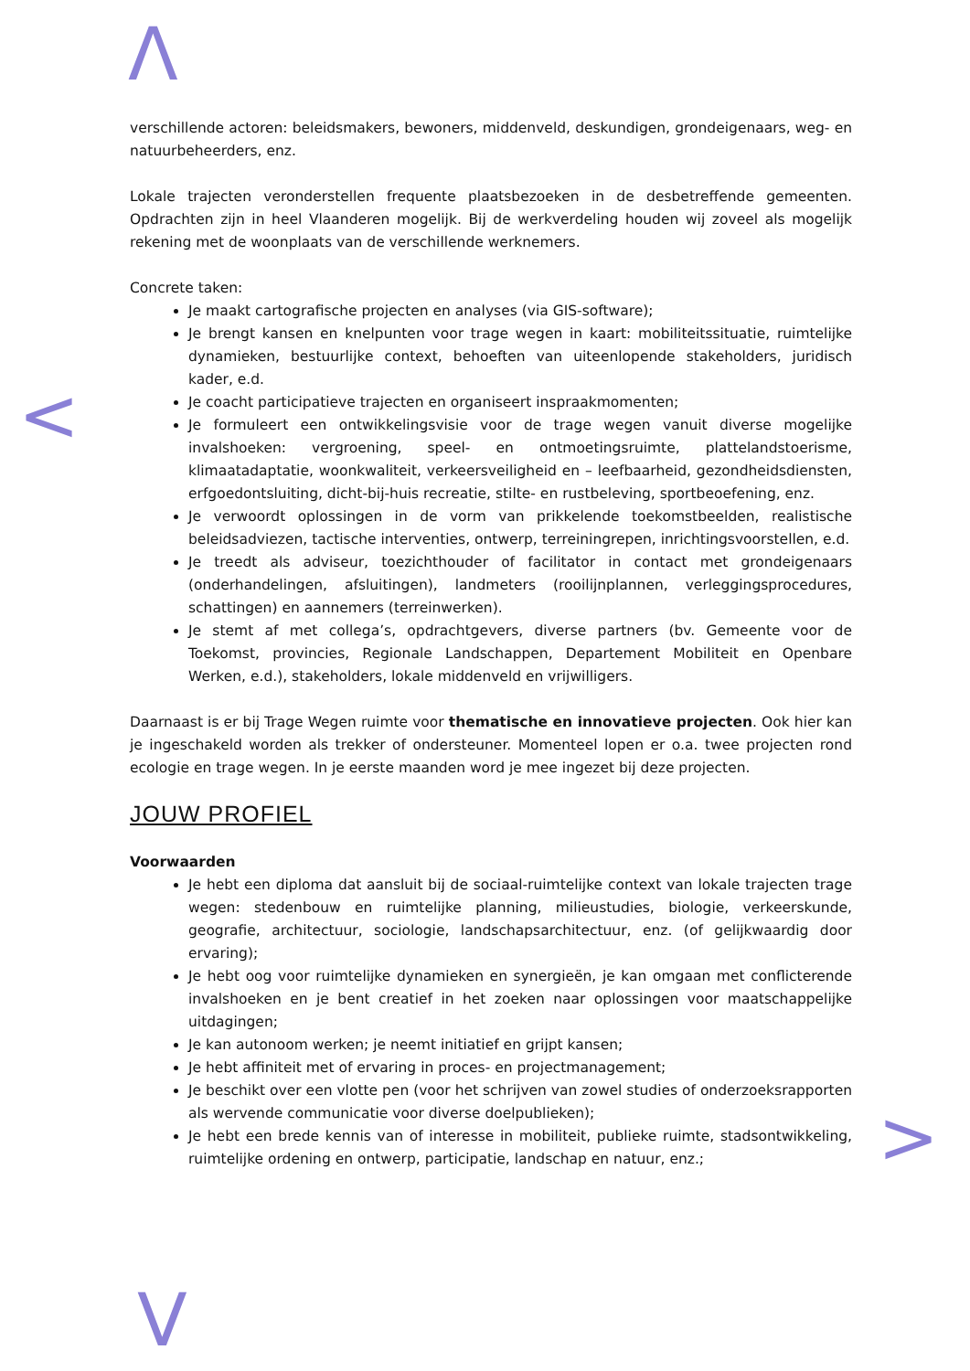Λ
<
>
V
verschillende actoren: beleidsmakers, bewoners, middenveld, deskundigen, grondeigenaars, weg- en natuurbeheerders, enz.
Lokale trajecten veronderstellen frequente plaatsbezoeken in de desbetreffende gemeenten. Opdrachten zijn in heel Vlaanderen mogelijk. Bij de werkverdeling houden wij zoveel als mogelijk rekening met de woonplaats van de verschillende werknemers.
Concrete taken:
Je maakt cartografische projecten en analyses (via GIS-software);
Je brengt kansen en knelpunten voor trage wegen in kaart: mobiliteitssituatie, ruimtelijke dynamieken, bestuurlijke context, behoeften van uiteenlopende stakeholders, juridisch kader, e.d.
Je coacht participatieve trajecten en organiseert inspraakmomenten;
Je formuleert een ontwikkelingsvisie voor de trage wegen vanuit diverse mogelijke invalshoeken: vergroening, speel- en ontmoetingsruimte, plattelandstoerisme, klimaatadaptatie, woonkwaliteit, verkeersveiligheid en – leefbaarheid, gezondheidsdiensten, erfgoedontsluiting, dicht-bij-huis recreatie, stilte- en rustbeleving, sportbeoefening, enz.
Je verwoordt oplossingen in de vorm van prikkelende toekomstbeelden, realistische beleidsadviezen, tactische interventies, ontwerp, terreiningrepen, inrichtingsvoorstellen, e.d.
Je treedt als adviseur, toezichthouder of facilitator in contact met grondeigenaars (onderhandelingen, afsluitingen), landmeters (rooilijnplannen, verleggingsprocedures, schattingen) en aannemers (terreinwerken).
Je stemt af met collega’s, opdrachtgevers, diverse partners (bv. Gemeente voor de Toekomst, provincies, Regionale Landschappen, Departement Mobiliteit en Openbare Werken, e.d.), stakeholders, lokale middenveld en vrijwilligers.
Daarnaast is er bij Trage Wegen ruimte voor thematische en innovatieve projecten. Ook hier kan je ingeschakeld worden als trekker of ondersteuner. Momenteel lopen er o.a. twee projecten rond ecologie en trage wegen. In je eerste maanden word je mee ingezet bij deze projecten.
JOUW PROFIEL
Voorwaarden
Je hebt een diploma dat aansluit bij de sociaal-ruimtelijke context van lokale trajecten trage wegen: stedenbouw en ruimtelijke planning, milieustudies, biologie, verkeerskunde, geografie, architectuur, sociologie, landschapsarchitectuur, enz. (of gelijkwaardig door ervaring);
Je hebt oog voor ruimtelijke dynamieken en synergieën, je kan omgaan met conflicterende invalshoeken en je bent creatief in het zoeken naar oplossingen voor maatschappelijke uitdagingen;
Je kan autonoom werken; je neemt initiatief en grijpt kansen;
Je hebt affiniteit met of ervaring in proces- en projectmanagement;
Je beschikt over een vlotte pen (voor het schrijven van zowel studies of onderzoeksrapporten als wervende communicatie voor diverse doelpublieken);
Je hebt een brede kennis van of interesse in mobiliteit, publieke ruimte, stadsontwikkeling, ruimtelijke ordening en ontwerp, participatie, landschap en natuur, enz.;